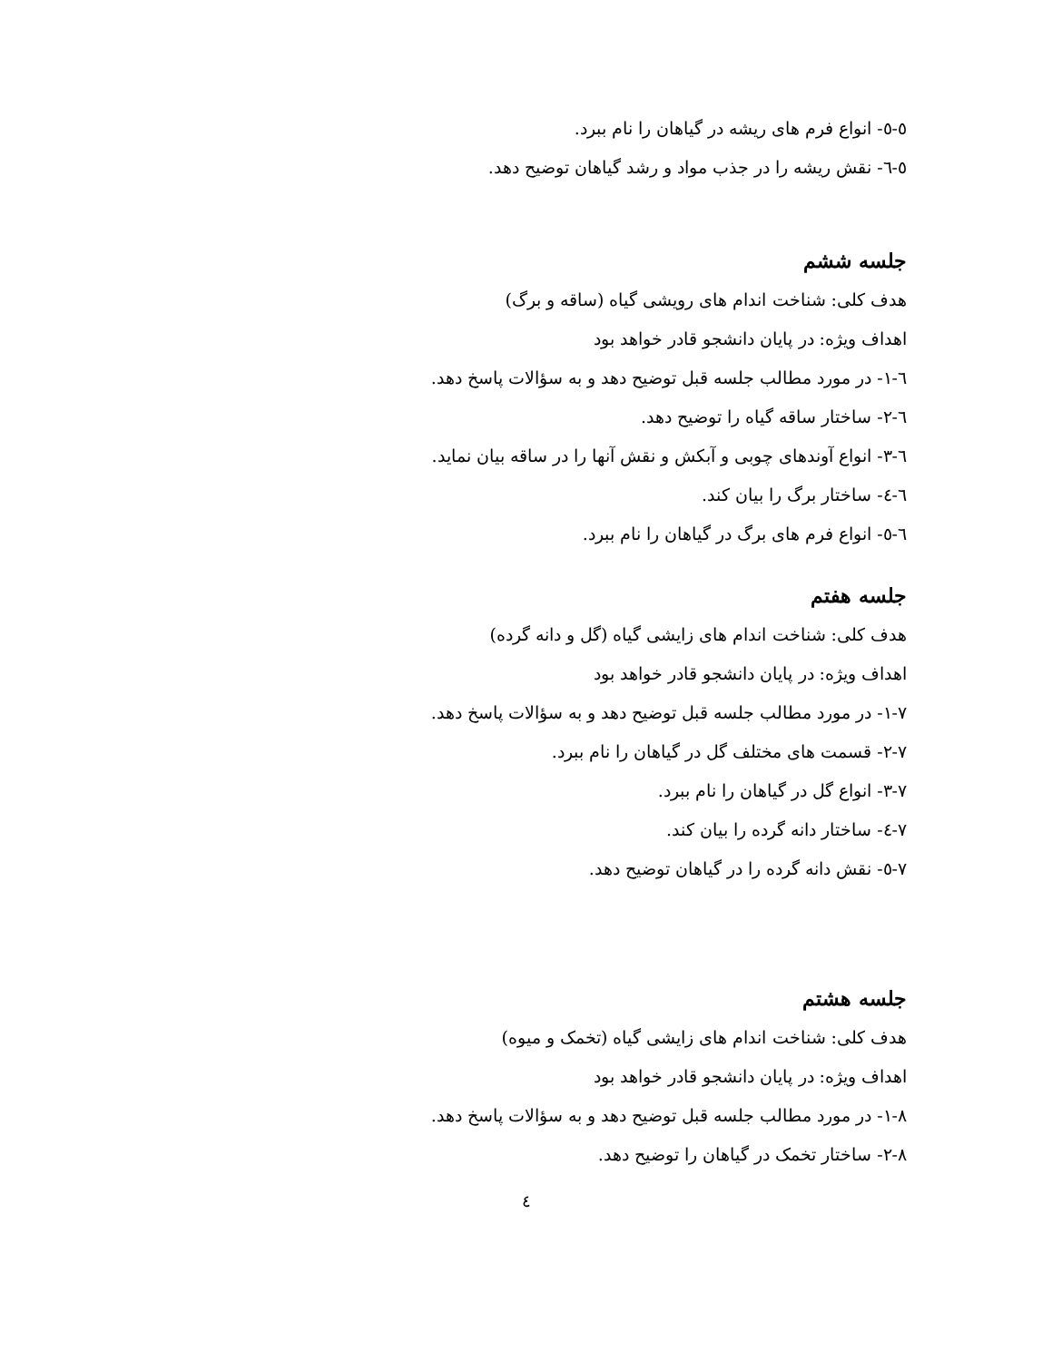٥-٥- انواع فرم های ریشه در گیاهان را نام ببرد.
٥-٦- نقش ریشه را در جذب مواد و رشد گیاهان توضیح دهد.
جلسه ششم
هدف کلی: شناخت اندام های رویشی گیاه (ساقه و برگ)
اهداف ویژه: در پایان دانشجو قادر خواهد بود
٦-١- در مورد مطالب جلسه قبل توضیح دهد و به سؤالات پاسخ دهد.
٦-٢- ساختار ساقه گیاه را توضیح دهد.
٦-٣- انواع آوندهای چوبی و آبکش و نقش آنها را در ساقه بیان نماید.
٦-٤- ساختار برگ را بیان کند.
٦-٥- انواع فرم های برگ در گیاهان را نام ببرد.
جلسه هفتم
هدف کلی: شناخت اندام های زایشی گیاه (گل و دانه گرده)
اهداف ویژه: در پایان دانشجو قادر خواهد بود
٧-١- در مورد مطالب جلسه قبل توضیح دهد و به سؤالات پاسخ دهد.
٧-٢- قسمت های مختلف گل در گیاهان را نام ببرد.
٧-٣- انواع گل در گیاهان را نام ببرد.
٧-٤- ساختار دانه گرده را بیان کند.
٧-٥- نقش دانه گرده را در گیاهان توضیح دهد.
جلسه هشتم
هدف کلی: شناخت اندام های زایشی گیاه (تخمک و میوه)
اهداف ویژه: در پایان دانشجو قادر خواهد بود
٨-١- در مورد مطالب جلسه قبل توضیح دهد و به سؤالات پاسخ دهد.
٨-٢- ساختار تخمک در گیاهان را توضیح دهد.
٤